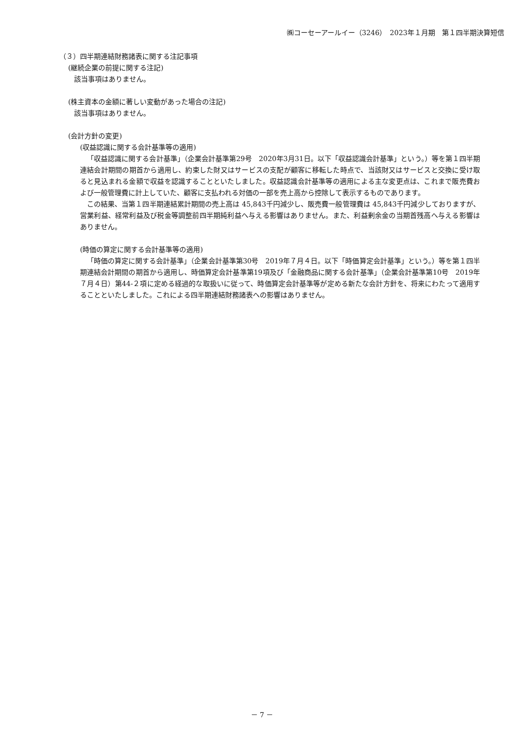㈱コーセーアールイー（3246）　2023年１月期　第１四半期決算短信
（３）四半期連結財務諸表に関する注記事項
(継続企業の前提に関する注記)
該当事項はありません。
(株主資本の金額に著しい変動があった場合の注記)
該当事項はありません。
(会計方針の変更)
(収益認識に関する会計基準等の適用)
「収益認識に関する会計基準」（企業会計基準第29号　2020年3月31日。以下「収益認識会計基準」という。）等を第１四半期連結会計期間の期首から適用し、約束した財又はサービスの支配が顧客に移転した時点で、当該財又はサービスと交換に受け取ると見込まれる金額で収益を認識することといたしました。収益認識会計基準等の適用による主な変更点は、これまで販売費および一般管理費に計上していた、顧客に支払われる対価の一部を売上高から控除して表示するものであります。
この結果、当第１四半期連結累計期間の売上高は 45,843千円減少し、販売費一般管理費は 45,843千円減少しておりますが、営業利益、経常利益及び税金等調整前四半期純利益へ与える影響はありません。また、利益剰余金の当期首残高へ与える影響はありません。
(時価の算定に関する会計基準等の適用)
「時価の算定に関する会計基準」（企業会計基準第30号　2019年７月４日。以下「時価算定会計基準」という。）等を第１四半期連結会計期間の期首から適用し、時価算定会計基準第19項及び「金融商品に関する会計基準」（企業会計基準第10号　2019年７月４日）第44-２項に定める経過的な取扱いに従って、時価算定会計基準等が定める新たな会計方針を、将来にわたって適用することといたしました。これによる四半期連結財務諸表への影響はありません。
－ 7 －